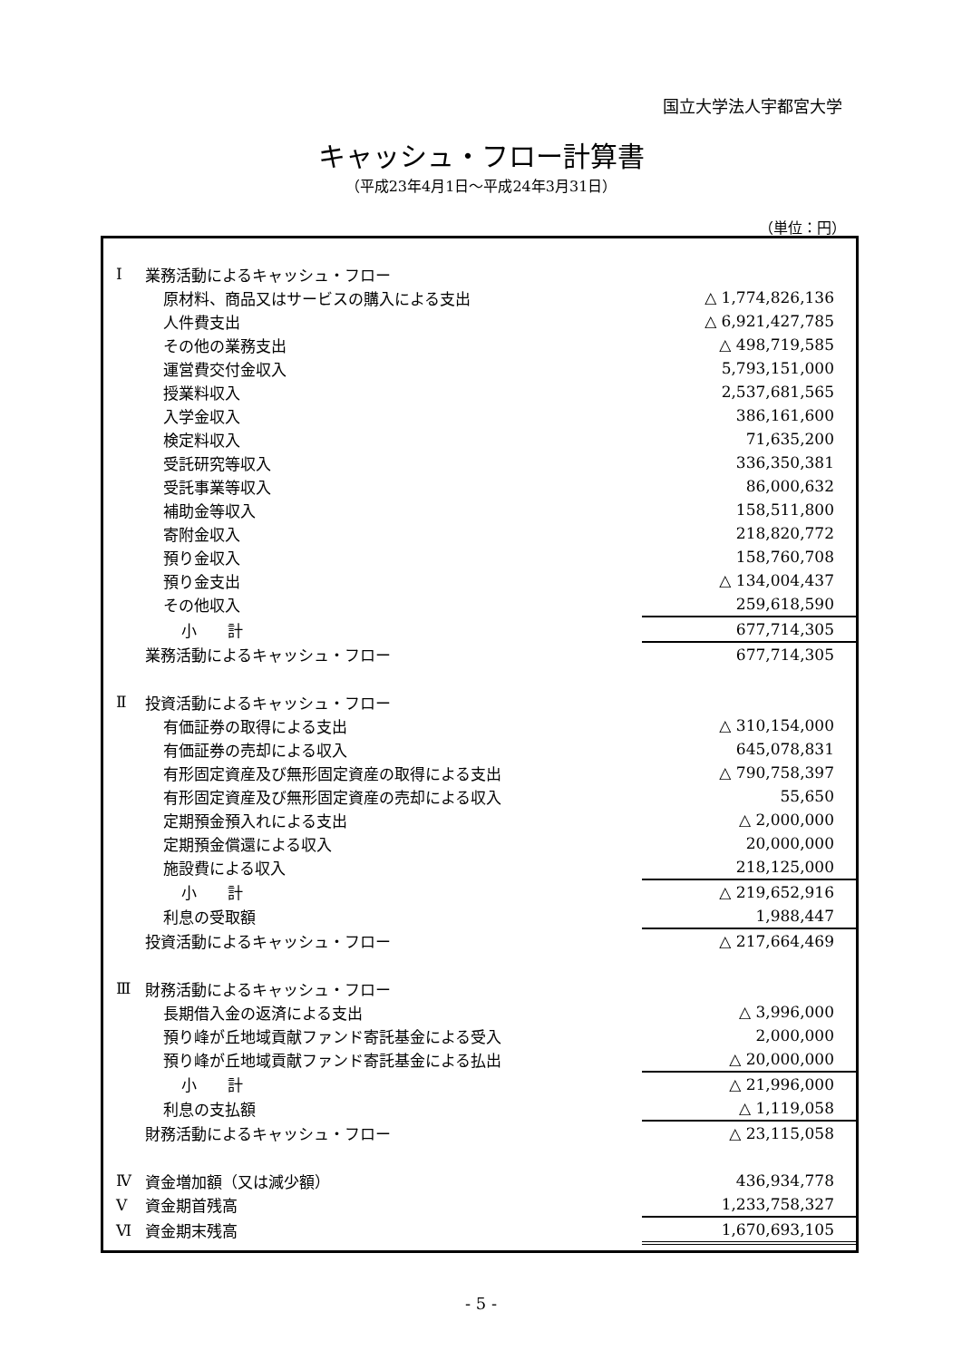国立大学法人宇都宮大学
キャッシュ・フロー計算書
（平成23年4月1日～平成24年3月31日）
（単位：円）
| Ⅰ | 業務活動によるキャッシュ・フロー | |
| | 原材料、商品又はサービスの購入による支出 | △ 1,774,826,136 |
| | 人件費支出 | △ 6,921,427,785 |
| | その他の業務支出 | △ 498,719,585 |
| | 運営費交付金収入 | 5,793,151,000 |
| | 授業料収入 | 2,537,681,565 |
| | 入学金収入 | 386,161,600 |
| | 検定料収入 | 71,635,200 |
| | 受託研究等収入 | 336,350,381 |
| | 受託事業等収入 | 86,000,632 |
| | 補助金等収入 | 158,511,800 |
| | 寄附金収入 | 218,820,772 |
| | 預り金収入 | 158,760,708 |
| | 預り金支出 | △ 134,004,437 |
| | その他収入 | 259,618,590 |
| | 小 計 | 677,714,305 |
| | 業務活動によるキャッシュ・フロー | 677,714,305 |
| Ⅱ | 投資活動によるキャッシュ・フロー | |
| | 有価証券の取得による支出 | △ 310,154,000 |
| | 有価証券の売却による収入 | 645,078,831 |
| | 有形固定資産及び無形固定資産の取得による支出 | △ 790,758,397 |
| | 有形固定資産及び無形固定資産の売却による収入 | 55,650 |
| | 定期預金預入れによる支出 | △ 2,000,000 |
| | 定期預金償還による収入 | 20,000,000 |
| | 施設費による収入 | 218,125,000 |
| | 小 計 | △ 219,652,916 |
| | 利息の受取額 | 1,988,447 |
| | 投資活動によるキャッシュ・フロー | △ 217,664,469 |
| Ⅲ | 財務活動によるキャッシュ・フロー | |
| | 長期借入金の返済による支出 | △ 3,996,000 |
| | 預り峰が丘地域貢献ファンド寄託基金による受入 | 2,000,000 |
| | 預り峰が丘地域貢献ファンド寄託基金による払出 | △ 20,000,000 |
| | 小 計 | △ 21,996,000 |
| | 利息の支払額 | △ 1,119,058 |
| | 財務活動によるキャッシュ・フロー | △ 23,115,058 |
| Ⅳ | 資金増加額（又は減少額） | 436,934,778 |
| Ⅴ | 資金期首残高 | 1,233,758,327 |
| Ⅵ | 資金期末残高 | 1,670,693,105 |
- 5 -